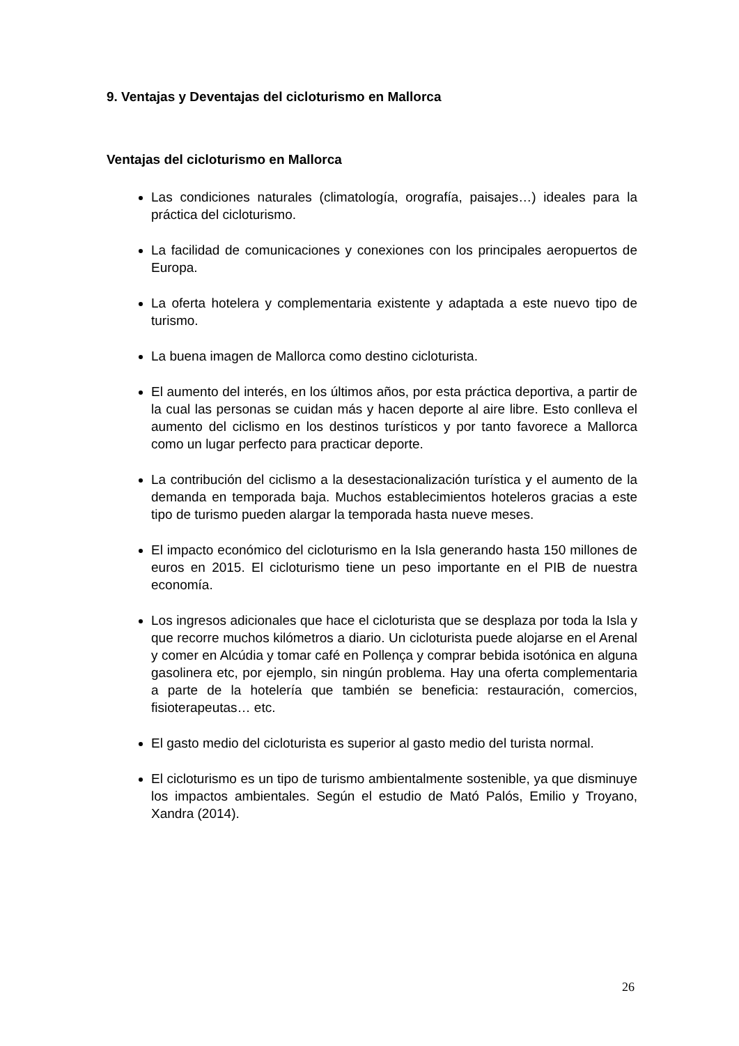9. Ventajas y Deventajas del cicloturismo en Mallorca
Ventajas del cicloturismo en Mallorca
Las condiciones naturales (climatología, orografía, paisajes…) ideales para la práctica del cicloturismo.
La facilidad de comunicaciones y conexiones con los principales aeropuertos de Europa.
La oferta hotelera y complementaria existente y adaptada a este nuevo tipo de turismo.
La buena imagen de Mallorca como destino cicloturista.
El aumento del interés, en los últimos años, por esta práctica deportiva, a partir de la cual las personas se cuidan más y hacen deporte al aire libre. Esto conlleva el aumento del ciclismo en los destinos turísticos y por tanto favorece a Mallorca como un lugar perfecto para practicar deporte.
La contribución del ciclismo a la desestacionalización turística y el aumento de la demanda en temporada baja. Muchos establecimientos hoteleros gracias a este tipo de turismo pueden alargar la temporada hasta nueve meses.
El impacto económico del cicloturismo en la Isla generando hasta 150 millones de euros en 2015. El cicloturismo tiene un peso importante en el PIB de nuestra economía.
Los ingresos adicionales que hace el cicloturista que se desplaza por toda la Isla y que recorre muchos kilómetros a diario. Un cicloturista puede alojarse en el Arenal y comer en Alcúdia y tomar café en Pollença y comprar bebida isotónica en alguna gasolinera etc, por ejemplo, sin ningún problema. Hay una oferta complementaria a parte de la hotelería que también se beneficia: restauración, comercios, fisioterapeutas… etc.
El gasto medio del cicloturista es superior al gasto medio del turista normal.
El cicloturismo es un tipo de turismo ambientalmente sostenible, ya que disminuye los impactos ambientales. Según el estudio de Mató Palós, Emilio y Troyano, Xandra (2014).
26